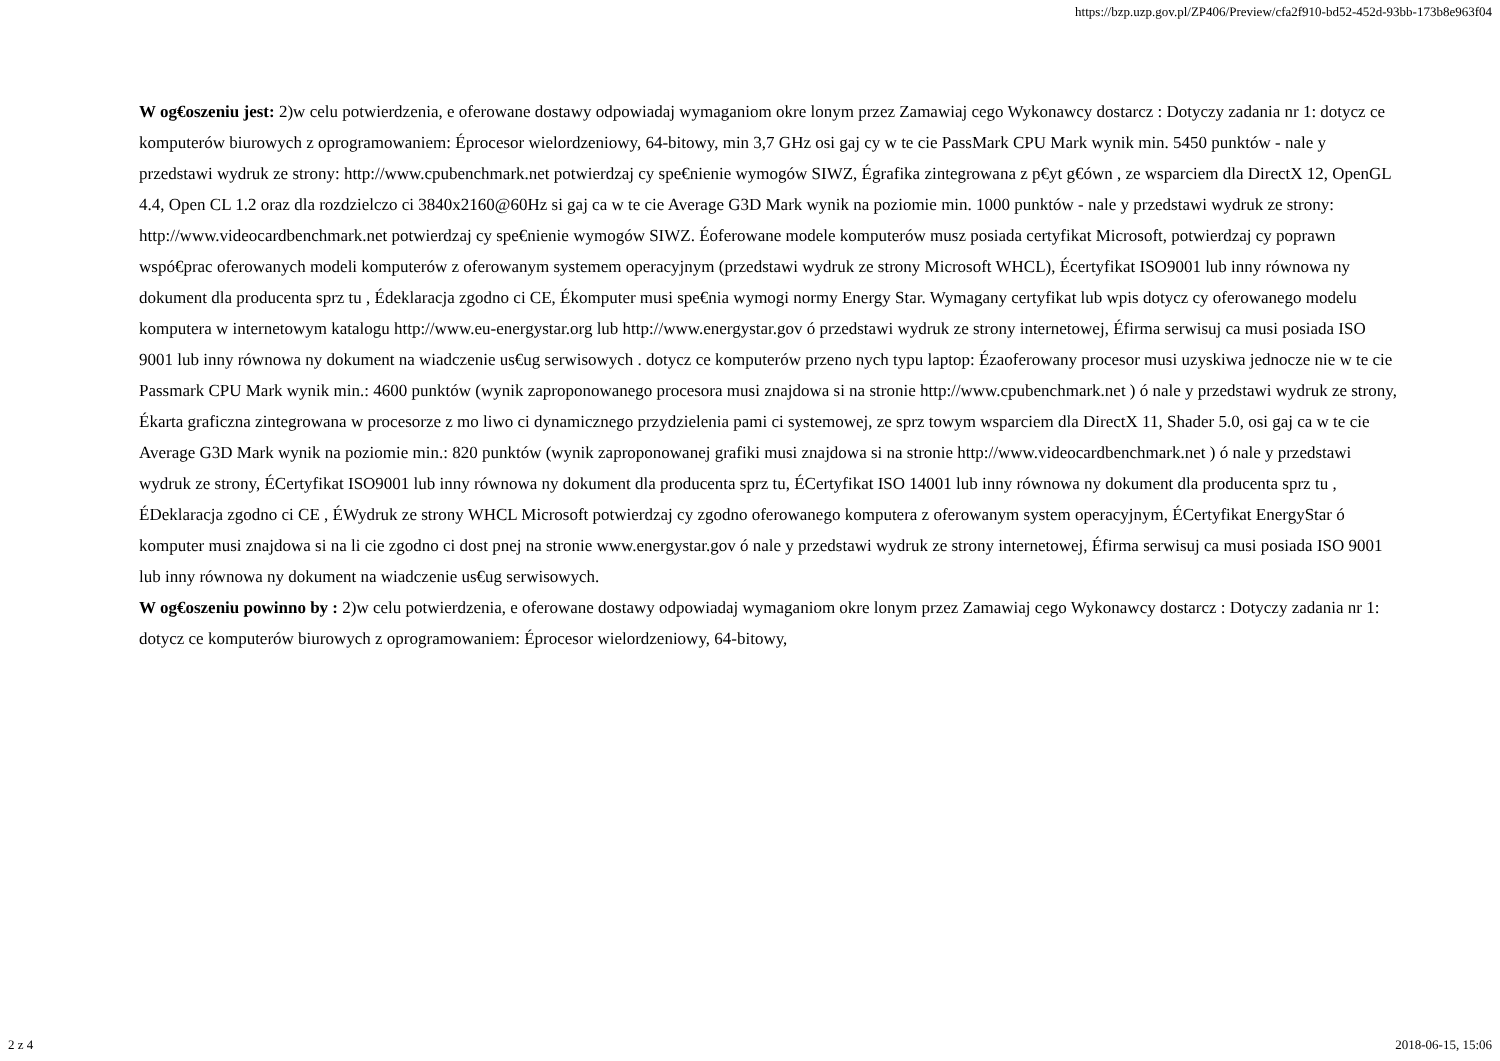https://bzp.uzp.gov.pl/ZP406/Preview/cfa2f910-bd52-452d-93bb-173b8e963f04
W og€oszeniu jest: 2)w celu potwierdzenia, e oferowane dostawy odpowiadaj wymaganiom okre lonym przez Zamawiaj cego Wykonawcy dostarcz : Dotyczy zadania nr 1: dotycz ce komputerów biurowych z oprogramowaniem: Éprocesor wielordzeniowy, 64-bitowy, min 3,7 GHz osi gaj cy w te cie PassMark CPU Mark wynik min. 5450 punktów - nale y przedstawi wydruk ze strony: http://www.cpubenchmark.net potwierdzaj cy spe€nienie wymogów SIWZ, Égrafika zintegrowana z p€yt g€ówn , ze wsparciem dla DirectX 12, OpenGL 4.4, Open CL 1.2 oraz dla rozdzielczo ci 3840x2160@60Hz si gaj ca w te cie Average G3D Mark wynik na poziomie min. 1000 punktów - nale y przedstawi wydruk ze strony: http://www.videocardbenchmark.net potwierdzaj cy spe€nienie wymogów SIWZ. Éoferowane modele komputerów musz posiada certyfikat Microsoft, potwierdzaj cy poprawn wspó€prac oferowanych modeli komputerów z oferowanym systemem operacyjnym (przedstawi wydruk ze strony Microsoft WHCL), Écertyfikat ISO9001 lub inny równowa ny dokument dla producenta sprz tu , Édeklaracja zgodno ci CE, Ékomputer musi spe€nia wymogi normy Energy Star. Wymagany certyfikat lub wpis dotycz cy oferowanego modelu komputera w internetowym katalogu http://www.eu-energystar.org lub http://www.energystar.gov ó przedstawi wydruk ze strony internetowej, Éfirma serwisuj ca musi posiada ISO 9001 lub inny równowa ny dokument na wiadczenie us€ug serwisowych . dotycz ce komputerów przeno nych typu laptop: Ézaoferowany procesor musi uzyskiwa jednocze nie w te cie Passmark CPU Mark wynik min.: 4600 punktów (wynik zaproponowanego procesora musi znajdowa si na stronie http://www.cpubenchmark.net ) ó nale y przedstawi wydruk ze strony, Ékarta graficzna zintegrowana w procesorze z mo liwo ci dynamicznego przydzielenia pami ci systemowej, ze sprz towym wsparciem dla DirectX 11, Shader 5.0, osi gaj ca w te cie Average G3D Mark wynik na poziomie min.: 820 punktów (wynik zaproponowanej grafiki musi znajdowa si na stronie http://www.videocardbenchmark.net ) ó nale y przedstawi wydruk ze strony, ÉCertyfikat ISO9001 lub inny równowa ny dokument dla producenta sprz tu, ÉCertyfikat ISO 14001 lub inny równowa ny dokument dla producenta sprz tu , ÉDeklaracja zgodno ci CE , ÉWydruk ze strony WHCL Microsoft potwierdzaj cy zgodno oferowanego komputera z oferowanym system operacyjnym, ÉCertyfikat EnergyStar ó komputer musi znajdowa si na li cie zgodno ci dost pnej na stronie www.energystar.gov ó nale y przedstawi wydruk ze strony internetowej, Éfirma serwisuj ca musi posiada ISO 9001 lub inny równowa ny dokument na wiadczenie us€ug serwisowych.
W og€oszeniu powinno by : 2)w celu potwierdzenia, e oferowane dostawy odpowiadaj wymaganiom okre lonym przez Zamawiaj cego Wykonawcy dostarcz : Dotyczy zadania nr 1: dotycz ce komputerów biurowych z oprogramowaniem: Éprocesor wielordzeniowy, 64-bitowy,
2 z 4 2018-06-15, 15:06